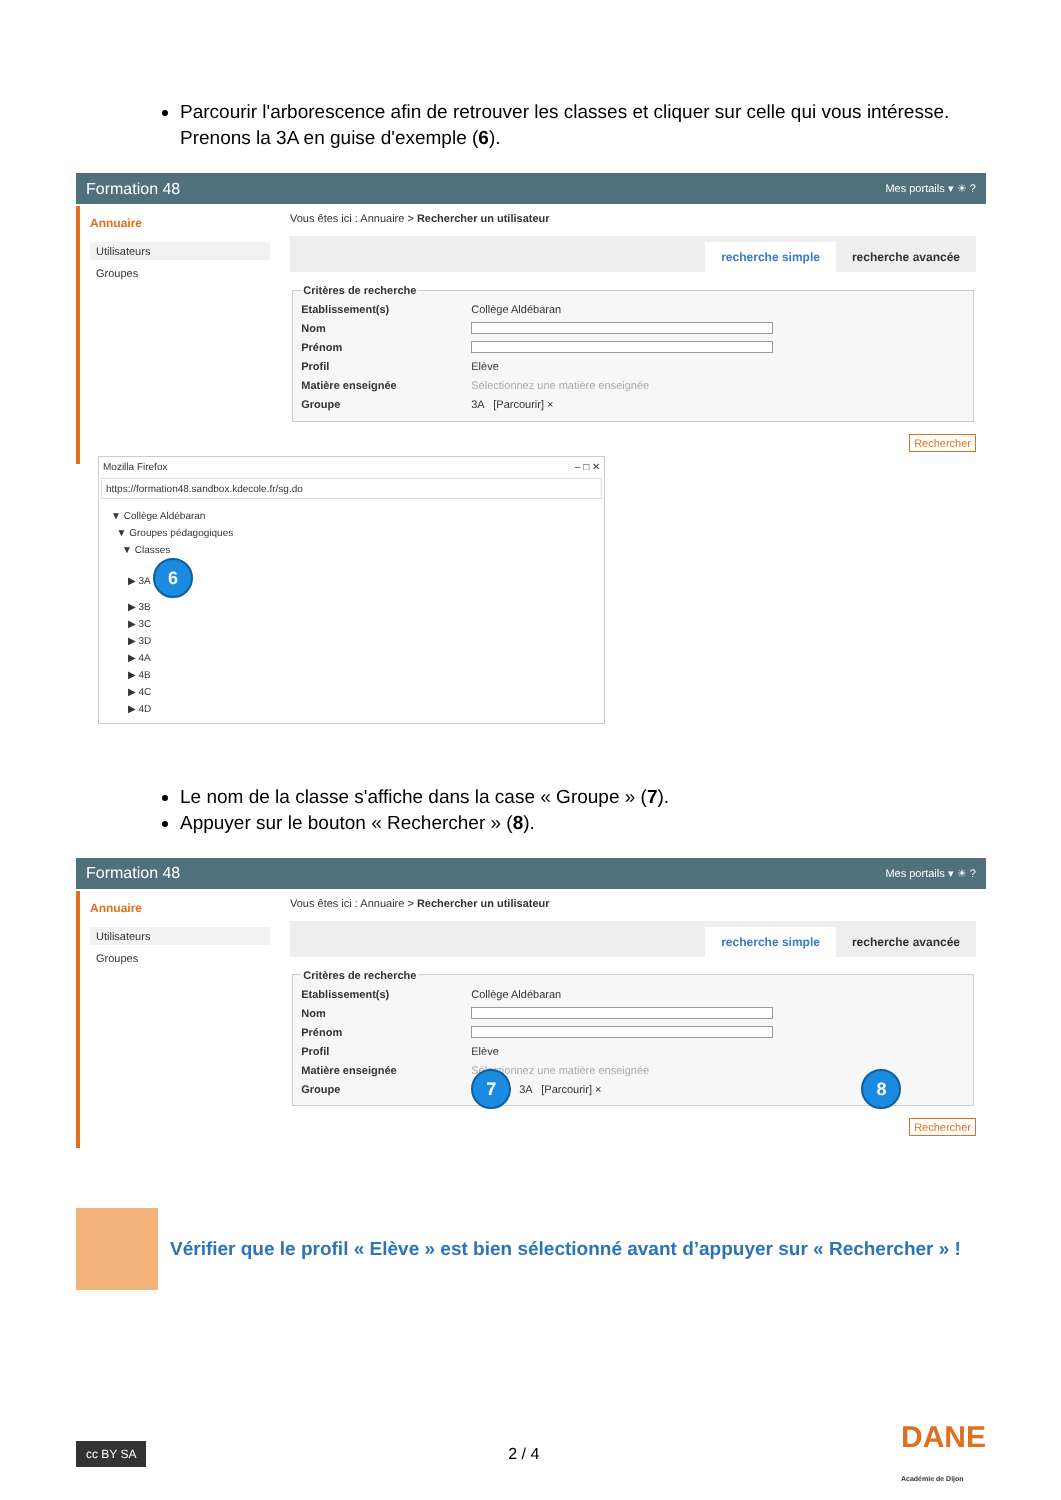Parcourir l'arborescence afin de retrouver les classes et cliquer sur celle qui vous intéresse. Prenons la 3A en guise d'exemple (6).
Formation 48 Mes portails ▾ ☀ ?
Annuaire
Utilisateurs
Groupes
Vous êtes ici : Annuaire > Rechercher un utilisateur
recherche simple recherche avancée
Critères de recherche
Etablissement(s) Collège Aldébaran
Nom
Prénom
Profil Elève
Matière enseignée Sélectionnez une matière enseignée
Groupe 3A [Parcourir] ×
Rechercher
Mozilla Firefox – □ ✕
https://formation48.sandbox.kdecole.fr/sg.do
▼ Collège Aldébaran
▼ Groupes pédagogiques
▼ Classes
▶ 3A 6
▶ 3B
▶ 3C
▶ 3D
▶ 4A
▶ 4B
▶ 4C
▶ 4D
Le nom de la classe s'affiche dans la case « Groupe » (7).
Appuyer sur le bouton « Rechercher » (8).
Formation 48 Mes portails ▾ ☀ ?
Annuaire
Utilisateurs
Groupes
Vous êtes ici : Annuaire > Rechercher un utilisateur
recherche simple recherche avancée
Critères de recherche
Etablissement(s) Collège Aldébaran
Nom
Prénom
Profil Elève
Matière enseignée Sélectionnez une matière enseignée
Groupe 7 3A [Parcourir] × 8
Rechercher
Vérifier que le profil « Elève » est bien sélectionné avant d’appuyer sur « Rechercher » !
cc BY SA 2 / 4 DANE
Académie de Dijon